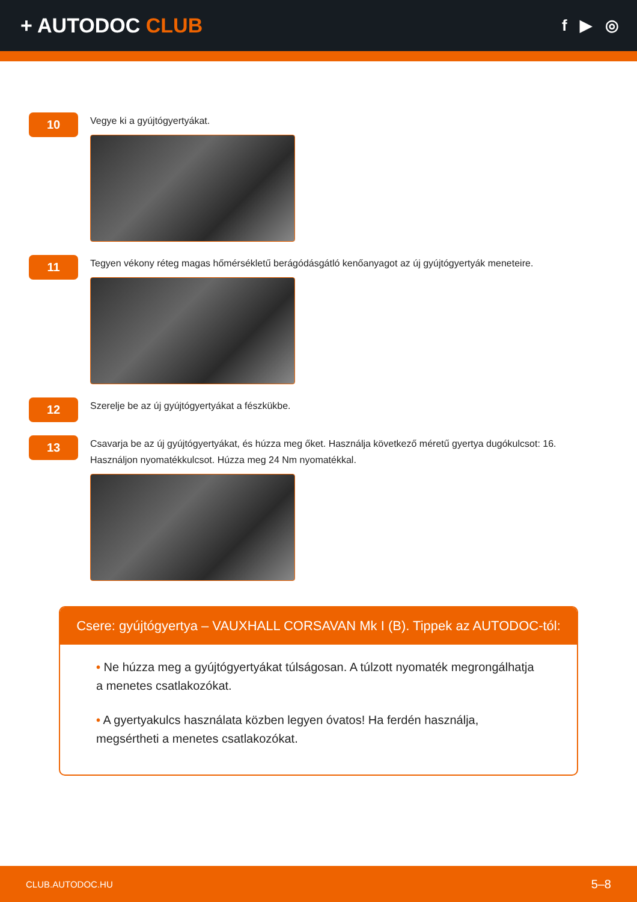+ AUTODOC CLUB
f ▶ ◎
10
Vegye ki a gyújtógyertyákat.
11
Tegyen vékony réteg magas hőmérsékletű berágódásgátló kenőanyagot az új gyújtógyertyák meneteire.
12
Szerelje be az új gyújtógyertyákat a fészkükbe.
13
Csavarja be az új gyújtógyertyákat, és húzza meg őket. Használja következő méretű gyertya dugókulcsot: 16. Használjon nyomatékkulcsot. Húzza meg 24 Nm nyomatékkal.
Csere: gyújtógyertya – VAUXHALL CORSAVAN Mk I (B). Tippek az AUTODOC-tól:
• Ne húzza meg a gyújtógyertyákat túlságosan. A túlzott nyomaték megrongálhatja a menetes csatlakozókat.
• A gyertyakulcs használata közben legyen óvatos! Ha ferdén használja, megsértheti a menetes csatlakozókat.
CLUB.AUTODOC.HU 5–8